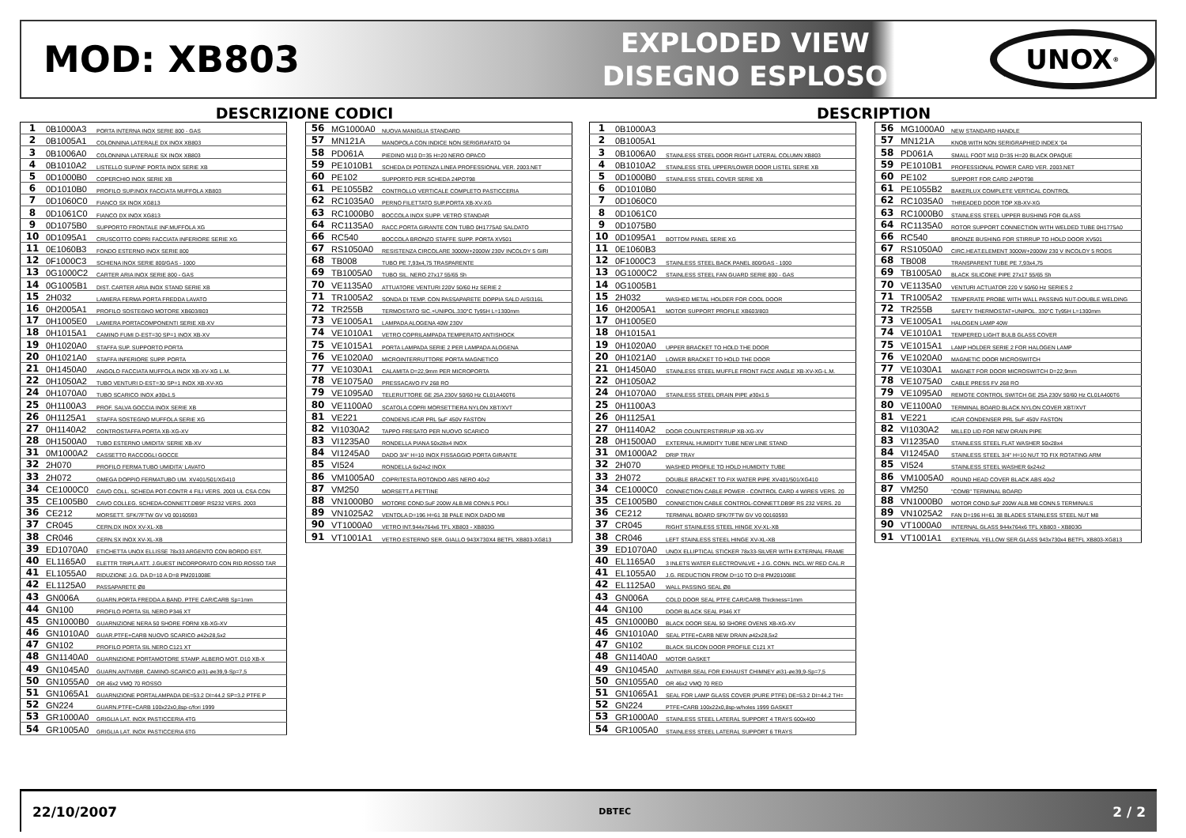MOD: XB803
EXPLODED VIEW
DISEGNO ESPLOSO
UNOX<sup>®</sup>
DESCRIZIONE CODICI
| 1 | 0B1000A3 | PORTA INTERNA INOX SERIE 800 - GAS |
| 2 | 0B1005A1 | COLONNINA LATERALE DX INOX XB803 |
| 3 | 0B1006A0 | COLONNINA LATERALE SX INOX XB803 |
| 4 | 0B1010A2 | LISTELLO SUP/INF PORTA INOX SERIE XB |
| 5 | 0D1000B0 | COPERCHIO INOX SERIE XB |
| 6 | 0D1010B0 | PROFILO SUP.INOX FACCIATA MUFFOLA XB803 |
| 7 | 0D1060C0 | FIANCO SX INOX XG813 |
| 8 | 0D1061C0 | FIANCO DX INOX XG813 |
| 9 | 0D1075B0 | SUPPORTO FRONTALE INF.MUFFOLA XG |
| 10 | 0D1095A1 | CRUSCOTTO COPRI FACCIATA INFERIORE SERIE XG |
| 11 | 0E1060B3 | FONDO ESTERNO INOX SERIE 800 |
| 12 | 0F1000C3 | SCHIENA INOX SERIE 800/GAS - 1000 |
| 13 | 0G1000C2 | CARTER ARIA INOX SERIE 800 - GAS |
| 14 | 0G1005B1 | DIST. CARTER ARIA INOX STAND SERIE XB |
| 15 | 2H032 | LAMIERA FERMA PORTA FREDDA LAVATO |
| 16 | 0H2005A1 | PROFILO SOSTEGNO MOTORE XB603/803 |
| 17 | 0H1005E0 | LAMIERA PORTACOMPONENTI SERIE XB-XV |
| 18 | 0H1015A1 | CAMINO FUMI D-EST=30 SP=1 INOX XB-XV |
| 19 | 0H1020A0 | STAFFA SUP. SUPPORTO PORTA |
| 20 | 0H1021A0 | STAFFA INFERIORE SUPP. PORTA |
| 21 | 0H1450A0 | ANGOLO FACCIATA MUFFOLA INOX XB-XV-XG L.M. |
| 22 | 0H1050A2 | TUBO VENTURI D-EST=30 SP=1 INOX XB-XV-XG |
| 24 | 0H1070A0 | TUBO SCARICO INOX ø30x1.5 |
| 25 | 0H1100A3 | PROF. SALVA GOCCIA INOX SERIE XB |
| 26 | 0H1125A1 | STAFFA SOSTEGNO MUFFOLA SERIE XG |
| 27 | 0H1140A2 | CONTROSTAFFA PORTA XB-XG-XV |
| 28 | 0H1500A0 | TUBO ESTERNO UMIDITA' SERIE XB-XV |
| 31 | 0M1000A2 | CASSETTO RACCOGLI GOCCE |
| 32 | 2H070 | PROFILO FERMA TUBO UMIDITA' LAVATO |
| 33 | 2H072 | OMEGA DOPPIO FERMATUBO UM. XV401/501/XG410 |
| 34 | CE1000C0 | CAVO COLL. SCHEDA POT-CONTR 4 FILI VERS. 2003 UL CSA CON |
| 35 | CE1005B0 | CAVO COLLEG. SCHEDA-CONNETT.DB9F RS232 VERS. 2003 |
| 36 | CE212 | MORSETT. SFK/7FTW GV V0 00160593 |
| 37 | CR045 | CERN.DX INOX XV-XL-XB |
| 38 | CR046 | CERN.SX INOX XV-XL-XB |
| 39 | ED1070A0 | ETICHETTA UNOX ELLISSE 78x33 ARGENTO CON BORDO EST. |
| 40 | EL1165A0 | ELETTR TRIPLA ATT. J.GUEST INCORPORATO CON RID.ROSSO TAR |
| 41 | EL1055A0 | RIDUZIONE J.G. DA D=10 A D=8 PM201008E |
| 42 | EL1125A0 | PASSAPARETE Ø8 |
| 43 | GN006A | GUARN.PORTA FREDDA A BAND. PTFE CAR/CARB Sp=1mm |
| 44 | GN100 | PROFILO PORTA SIL NERO P346 XT |
| 45 | GN1000B0 | GUARNIZIONE NERA 50 SHORE FORNI XB-XG-XV |
| 46 | GN1010A0 | GUAR.PTFE+CARB NUOVO SCARICO ø42x28,5x2 |
| 47 | GN102 | PROFILO PORTA SIL NERO C121 XT |
| 48 | GN1140A0 | GUARNIZIONE PORTAMOTORE STAMP. ALBERO MOT. D10 XB-X |
| 49 | GN1045A0 | GUARN.ANTIVIBR. CAMINO-SCARICO øi31-øe39,9-Sp=7,5 |
| 50 | GN1055A0 | OR 46x2 VMQ 70 ROSSO |
| 51 | GN1065A1 | GUARNIZIONE PORTALAMPADA DE=53.2 DI=44.2 SP=3.2 PTFE P |
| 52 | GN224 | GUARN.PTFE+CARB 100x22x0,8sp-c/fori 1999 |
| 53 | GR1000A0 | GRIGLIA LAT. INOX PASTICCERIA 4TG |
| 54 | GR1005A0 | GRIGLIA LAT. INOX PASTICCERIA 6TG |
| 56 | MG1000A0 | NUOVA MANIGLIA STANDARD |
| 57 | MN121A | MANOPOLA CON INDICE NON SERIGRAFATO '04 |
| 58 | PD061A | PIEDINO M10 D=35 H=20 NERO OPACO |
| 59 | PE1010B1 | SCHEDA DI POTENZA LINEA PROFESSIONAL VER. 2003.NET |
| 60 | PE102 | SUPPORTO PER SCHEDA 24POT98 |
| 61 | PE1055B2 | CONTROLLO VERTICALE COMPLETO PASTICCERIA |
| 62 | RC1035A0 | PERNO FILETTATO SUP.PORTA XB-XV-XG |
| 63 | RC1000B0 | BOCCOLA INOX SUPP. VETRO STANDAR |
| 64 | RC1135A0 | RACC.PORTA GIRANTE CON TUBO 0H1775A0 SALDATO |
| 66 | RC540 | BOCCOLA BRONZO STAFFE SUPP. PORTA XV501 |
| 67 | RS1050A0 | RESISTENZA CIRCOLARE 3000W+2000W 230V INCOLOY 5 GIRI |
| 68 | TB008 | TUBO PE 7,93x4,75 TRASPARENTE |
| 69 | TB1005A0 | TUBO SIL. NERO 27x17 55/65 Sh |
| 70 | VE1135A0 | ATTUATORE VENTURI 220V 50/60 Hz SERIE 2 |
| 71 | TR1005A2 | SONDA DI TEMP. CON PASSAPARETE DOPPIA SALD AISI316L |
| 72 | TR255B | TERMOSTATO SIC.+UNIPOL.330°C Ty95H L=1300mm |
| 73 | VE1005A1 | LAMPADA ALOGENA 40W 230V |
| 74 | VE1010A1 | VETRO COPRILAMPADA TEMPERATO ANTISHOCK |
| 75 | VE1015A1 | PORTA LAMPADA SERIE 2 PER LAMPADA ALOGENA |
| 76 | VE1020A0 | MICROINTERRUTTORE PORTA MAGNETICO |
| 77 | VE1030A1 | CALAMITA D=22,9mm PER MICROPORTA |
| 78 | VE1075A0 | PRESSACAVO FV 268 RO |
| 79 | VE1095A0 | TELERUTTORE GE 25A 230V 50/60 Hz CL01A400T6 |
| 80 | VE1100A0 | SCATOLA COPRI MORSETTIERA NYLON XBT/XVT |
| 81 | VE221 | CONDENS.ICAR PRL 5uF 450V FASTON |
| 82 | VI1030A2 | TAPPO FRESATO PER NUOVO SCARICO |
| 83 | VI1235A0 | RONDELLA PIANA 50x28x4 INOX |
| 84 | VI1245A0 | DADO 3/4" H=10 INOX FISSAGGIO PORTA GIRANTE |
| 85 | VI524 | RONDELLA 6x24x2 INOX |
| 86 | VM1005A0 | COPRITESTA ROTONDO ABS NERO 40x2 |
| 87 | VM250 | MORSETT.A PETTINE |
| 88 | VN1000B0 | MOTORE COND.5uF 200W ALB.M8 CONN.5 POLI |
| 89 | VN1025A2 | VENTOLA D=196 H=61 38 PALE INOX DADO M8 |
| 90 | VT1000A0 | VETRO INT.944x764x6 TFL XB803 - XB803G |
| 91 | VT1001A1 | VETRO ESTERNO SER. GIALLO 943X730X4 BETFL XB803-XG813 |
DESCRIPTION
| 1 | 0B1000A3 | |
| 2 | 0B1005A1 | |
| 3 | 0B1006A0 | STAINLESS STEEL DOOR RIGHT LATERAL COLUMN XB803 |
| 4 | 0B1010A2 | STAINLESS STEL UPPER/LOWER DOOR LISTEL SERIE XB |
| 5 | 0D1000B0 | STAINLESS STEEL COVER SERIE XB |
| 6 | 0D1010B0 | |
| 7 | 0D1060C0 | |
| 8 | 0D1061C0 | |
| 9 | 0D1075B0 | |
| 10 | 0D1095A1 | BOTTOM PANEL SERIE XG |
| 11 | 0E1060B3 | |
| 12 | 0F1000C3 | STAINLESS STEEL BACK PANEL 800/GAS - 1000 |
| 13 | 0G1000C2 | STAINLESS STEEL FAN GUARD SERIE 800 - GAS |
| 14 | 0G1005B1 | |
| 15 | 2H032 | WASHED METAL HOLDER FOR COOL DOOR |
| 16 | 0H2005A1 | MOTOR SUPPORT PROFILE XB603/803 |
| 17 | 0H1005E0 | |
| 18 | 0H1015A1 | |
| 19 | 0H1020A0 | UPPER BRACKET TO HOLD THE DOOR |
| 20 | 0H1021A0 | LOWER BRACKET TO HOLD THE DOOR |
| 21 | 0H1450A0 | STAINLESS STEEL MUFFLE FRONT FACE ANGLE XB-XV-XG-L.M. |
| 22 | 0H1050A2 | |
| 24 | 0H1070A0 | STAINLESS STEEL DRAIN PIPE ø30x1.5 |
| 25 | 0H1100A3 | |
| 26 | 0H1125A1 | |
| 27 | 0H1140A2 | DOOR COUNTERSTIRRUP XB-XG-XV |
| 28 | 0H1500A0 | EXTERNAL HUMIDITY TUBE NEW LINE STAND |
| 31 | 0M1000A2 | DRIP TRAY |
| 32 | 2H070 | WASHED PROFILE TO HOLD HUMIDITY TUBE |
| 33 | 2H072 | DOUBLE BRACKET TO FIX WATER PIPE XV401/501/XG410 |
| 34 | CE1000C0 | CONNECTION CABLE POWER - CONTROL CARD 4 WIRES VERS. 20 |
| 35 | CE1005B0 | CONNECTION CABLE CONTROL-CONNETT.DB9F RS 232 VERS. 20 |
| 36 | CE212 | TERMINAL BOARD SFK/7FTW GV V0 00160593 |
| 37 | CR045 | RIGHT STAINLESS STEEL HINGE XV-XL-XB |
| 38 | CR046 | LEFT STAINLESS STEEL HINGE XV-XL-XB |
| 39 | ED1070A0 | UNOX ELLIPTICAL STICKER 78x33-SILVER WITH EXTERNAL FRAME |
| 40 | EL1165A0 | 3 INLETS WATER ELECTROVALVE + J.G. CONN. INCL.W/ RED CAL.R |
| 41 | EL1055A0 | J.G. REDUCTION FROM D=10 TO D=8 PM201008E |
| 42 | EL1125A0 | WALL PASSING SEAL Ø8 |
| 43 | GN006A | COLD DOOR SEAL PTFE CAR/CARB Thickness=1mm |
| 44 | GN100 | DOOR BLACK SEAL P346 XT |
| 45 | GN1000B0 | BLACK DOOR SEAL 50 SHORE OVENS XB-XG-XV |
| 46 | GN1010A0 | SEAL PTFE+CARB NEW DRAIN ø42x28,5x2 |
| 47 | GN102 | BLACK SILICON DOOR PROFILE C121 XT |
| 48 | GN1140A0 | MOTOR GASKET |
| 49 | GN1045A0 | ANTIVIBR.SEAL FOR EXHAUST CHIMNEY øi31-øe39,9-Sp=7,5 |
| 50 | GN1055A0 | OR 46x2 VMQ 70 RED |
| 51 | GN1065A1 | SEAL FOR LAMP GLASS COVER (PURE PTFE) DE=53.2 DI=44.2 TH= |
| 52 | GN224 | PTFE+CARB 100x22x0,8sp-w/holes 1999 GASKET |
| 53 | GR1000A0 | STAINLESS STEEL LATERAL SUPPORT 4 TRAYS 600x400 |
| 54 | GR1005A0 | STAINLESS STEEL LATERAL SUPPORT 6 TRAYS |
| 56 | MG1000A0 | NEW STANDARD HANDLE |
| 57 | MN121A | KNOB WITH NON SERIGRAPHIED INDEX '04 |
| 58 | PD061A | SMALL FOOT M10 D=35 H=20 BLACK OPAQUE |
| 59 | PE1010B1 | PROFESSIONAL POWER CARD VER. 2003.NET |
| 60 | PE102 | SUPPORT FOR CARD 24POT98 |
| 61 | PE1055B2 | BAKERLUX COMPLETE VERTICAL CONTROL |
| 62 | RC1035A0 | THREADED DOOR TOP XB-XV-XG |
| 63 | RC1000B0 | STAINLESS STEEL UPPER BUSHING FOR GLASS |
| 64 | RC1135A0 | ROTOR SUPPORT CONNECTION WITH WELDED TUBE 0H1775A0 |
| 66 | RC540 | BRONZE BUSHING FOR STIRRUP TO HOLD DOOR XV501 |
| 67 | RS1050A0 | CIRC.HEAT.ELEMENT 3000W+2000W 230 V INCOLOY 5 RODS |
| 68 | TB008 | TRANSPARENT TUBE PE 7,93x4,75 |
| 69 | TB1005A0 | BLACK SILICONE PIPE 27x17 55/65 Sh |
| 70 | VE1135A0 | VENTURI ACTUATOR 220 V 50/60 Hz SERIES 2 |
| 71 | TR1005A2 | TEMPERATE PROBE WITH WALL PASSING NUT-DOUBLE WELDING |
| 72 | TR255B | SAFETY THERMOSTAT+UNIPOL. 330°C Ty95H L=1300mm |
| 73 | VE1005A1 | HALOGEN LAMP 40W |
| 74 | VE1010A1 | TEMPERED LIGHT BULB GLASS COVER |
| 75 | VE1015A1 | LAMP HOLDER SERIE 2 FOR HALOGEN LAMP |
| 76 | VE1020A0 | MAGNETIC DOOR MICROSWITCH |
| 77 | VE1030A1 | MAGNET FOR DOOR MICROSWITCH D=22,9mm |
| 78 | VE1075A0 | CABLE PRESS FV 268 RO |
| 79 | VE1095A0 | REMOTE CONTROL SWITCH GE 25A 230V 50/60 Hz CL01A400T6 |
| 80 | VE1100A0 | TERMINAL BOARD BLACK NYLON COVER XBT/XVT |
| 81 | VE221 | ICAR CONDENSER PRL 5uF 450V FASTON |
| 82 | VI1030A2 | MILLED LID FOR NEW DRAIN PIPE |
| 83 | VI1235A0 | STAINLESS STEEL FLAT WASHER 50x28x4 |
| 84 | VI1245A0 | STAINLESS STEEL 3/4" H=10 NUT TO FIX ROTATING ARM |
| 85 | VI524 | STAINLESS STEEL WASHER 6x24x2 |
| 86 | VM1005A0 | ROUND HEAD COVER BLACK ABS 40x2 |
| 87 | VM250 | "COMB" TERMINAL BOARD |
| 88 | VN1000B0 | MOTOR COND.5uF 200W ALB.M8 CONN.5 TERMINALS |
| 89 | VN1025A2 | FAN D=196 H=61 38 BLADES STAINLESS STEEL NUT M8 |
| 90 | VT1000A0 | INTERNAL GLASS 944x764x6 TFL XB803 - XB803G |
| 91 | VT1001A1 | EXTERNAL YELLOW SER.GLASS 943x730x4 BETFL XB803-XG813 |
22/10/2007 DBTEC 2 / 2